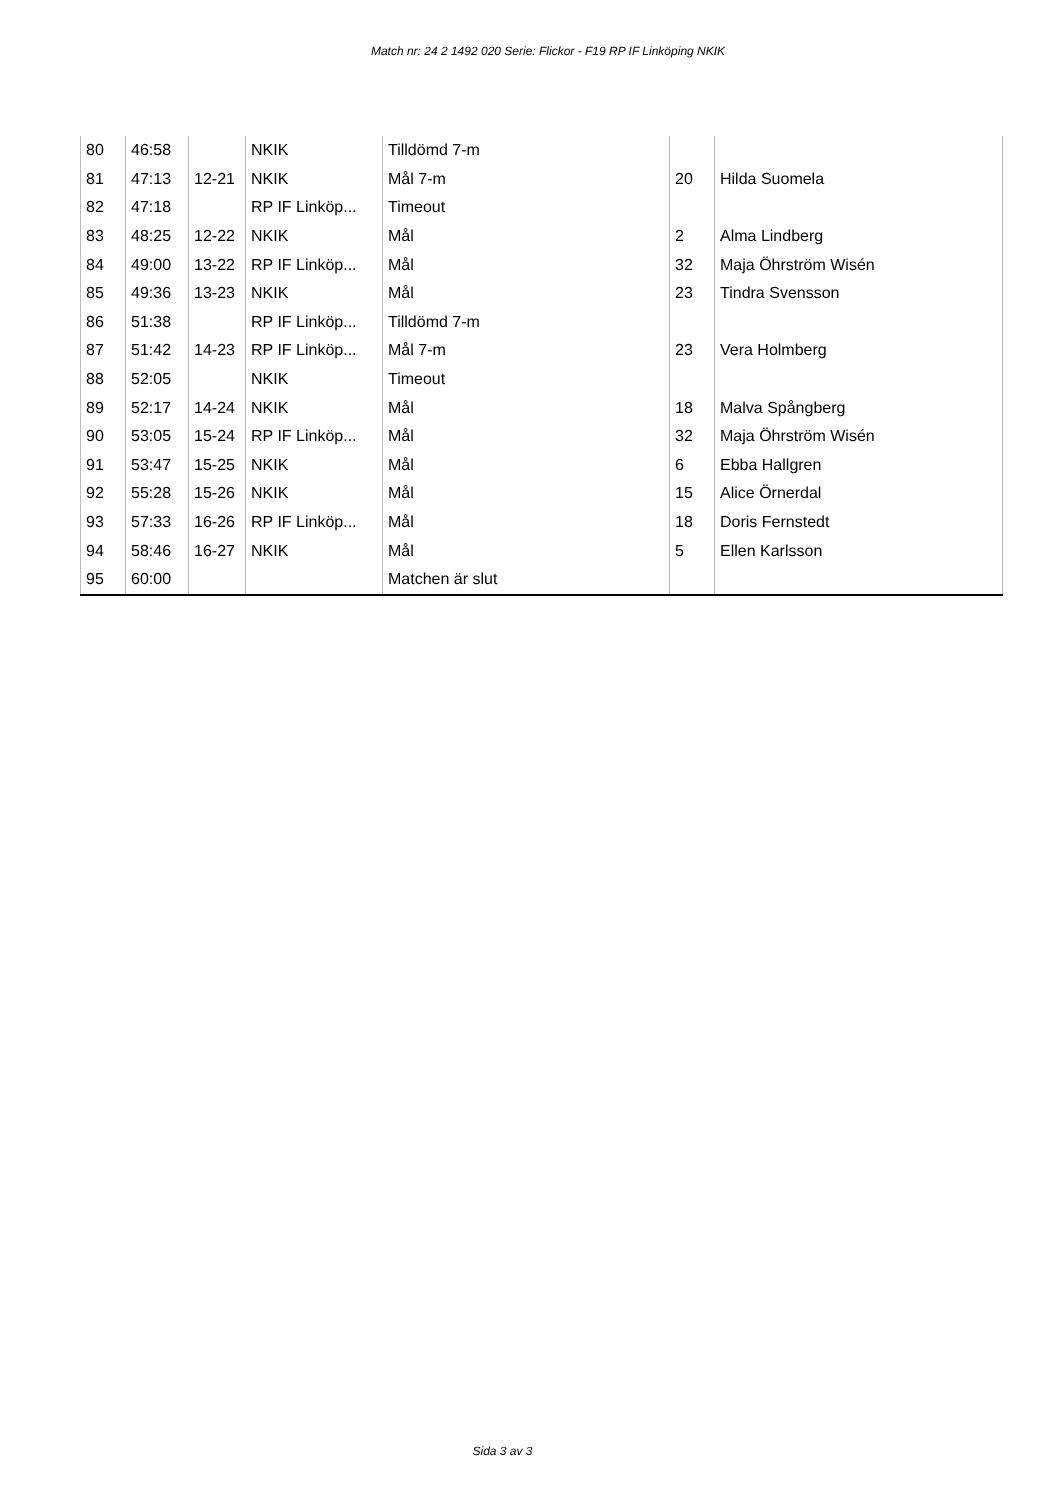Match nr: 24 2 1492 020 Serie: Flickor - F19 RP IF Linköping NKIK
| 80 | 46:58 | | NKIK | Tilldömd 7-m | | |
| 81 | 47:13 | 12-21 | NKIK | Mål 7-m | 20 | Hilda Suomela |
| 82 | 47:18 | | RP IF Linköp... | Timeout | | |
| 83 | 48:25 | 12-22 | NKIK | Mål | 2 | Alma Lindberg |
| 84 | 49:00 | 13-22 | RP IF Linköp... | Mål | 32 | Maja Öhrström Wisén |
| 85 | 49:36 | 13-23 | NKIK | Mål | 23 | Tindra Svensson |
| 86 | 51:38 | | RP IF Linköp... | Tilldömd 7-m | | |
| 87 | 51:42 | 14-23 | RP IF Linköp... | Mål 7-m | 23 | Vera Holmberg |
| 88 | 52:05 | | NKIK | Timeout | | |
| 89 | 52:17 | 14-24 | NKIK | Mål | 18 | Malva Spångberg |
| 90 | 53:05 | 15-24 | RP IF Linköp... | Mål | 32 | Maja Öhrström Wisén |
| 91 | 53:47 | 15-25 | NKIK | Mål | 6 | Ebba Hallgren |
| 92 | 55:28 | 15-26 | NKIK | Mål | 15 | Alice Örnerdal |
| 93 | 57:33 | 16-26 | RP IF Linköp... | Mål | 18 | Doris Fernstedt |
| 94 | 58:46 | 16-27 | NKIK | Mål | 5 | Ellen Karlsson |
| 95 | 60:00 | | | Matchen är slut | | |
Sida 3 av 3